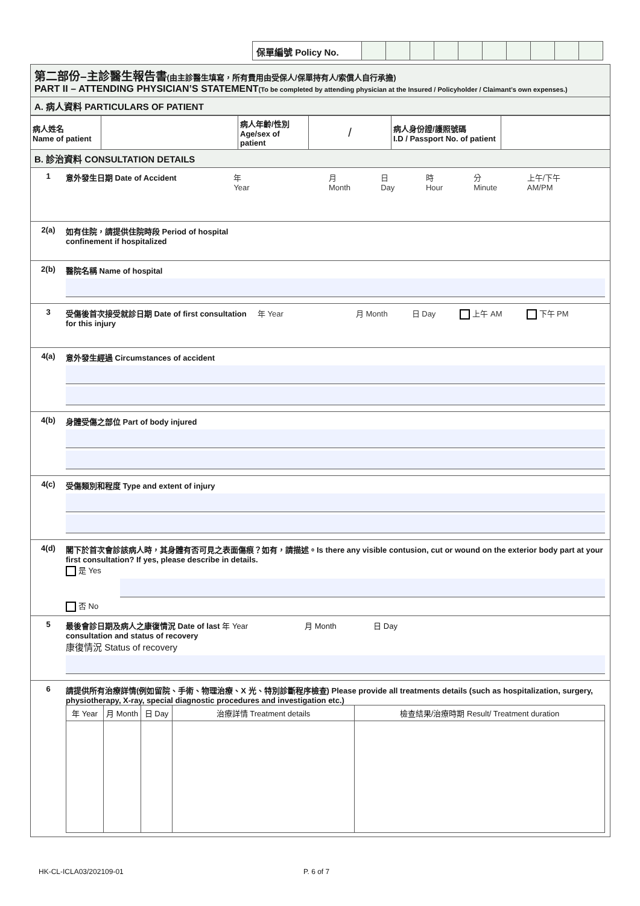保單編號 Policy No.
第二部份–主診醫生報告書(由主診醫生填寫，所有費用由受保人/保單持有人/索償人自行承擔)
PART II – ATTENDING PHYSICIAN’S STATEMENT(To be completed by attending physician at the Insured / Policyholder / Claimant’s own expenses.)
A. 病人資料 PARTICULARS OF PATIENT
| 病人姓名 Name of patient | | 病人年齡/性別 Age/sex of patient | / | 病人身份證/護照號碼 I.D / Passport No. of patient | |
B. 診治資料 CONSULTATION DETAILS
1 意外發生日期 Date of Accident 年 Year 月 Month 日 Day 時 Hour 分 Minute 上午/下午 AM/PM
2(a) 如有住院，請提供住院時段 Period of hospital
confinement if hospitalized
2(b) 醫院名稱 Name of hospital
3 受傷後首次接受就診日期 Date of first consultation for this injury 年 Year 月 Month 日 Day 上午 AM 下午 PM
4(a) 意外發生經過 Circumstances of accident
4(b) 身體受傷之部位 Part of body injured
4(c) 受傷類別和程度 Type and extent of injury
4(d) 閣下於首次會診該病人時，其身體有否可見之表面傷痕？如有，請描述。Is there any visible contusion, cut or wound on the exterior body part at your first consultation? If yes, please describe in details.
是 Yes
否 No
5 最後會診日期及病人之康復情況 Date of last 年 Year 月 Month 日 Day
consultation and status of recovery
康復情況 Status of recovery
6 請提供所有治療詳情(例如留院、手術、物理治療、X 光、特別診斷程序檢查) Please provide all treatments details (such as hospitalization, surgery, physiotherapy, X-ray, special diagnostic procedures and investigation etc.)
| 年 Year | 月 Month | 日 Day | 治療詳情 Treatment details | 檢查結果/治療時期 Result/ Treatment duration |
| --- | --- | --- | --- | --- |
HK-CL-ICLA03/202109-01 P. 6 of 7